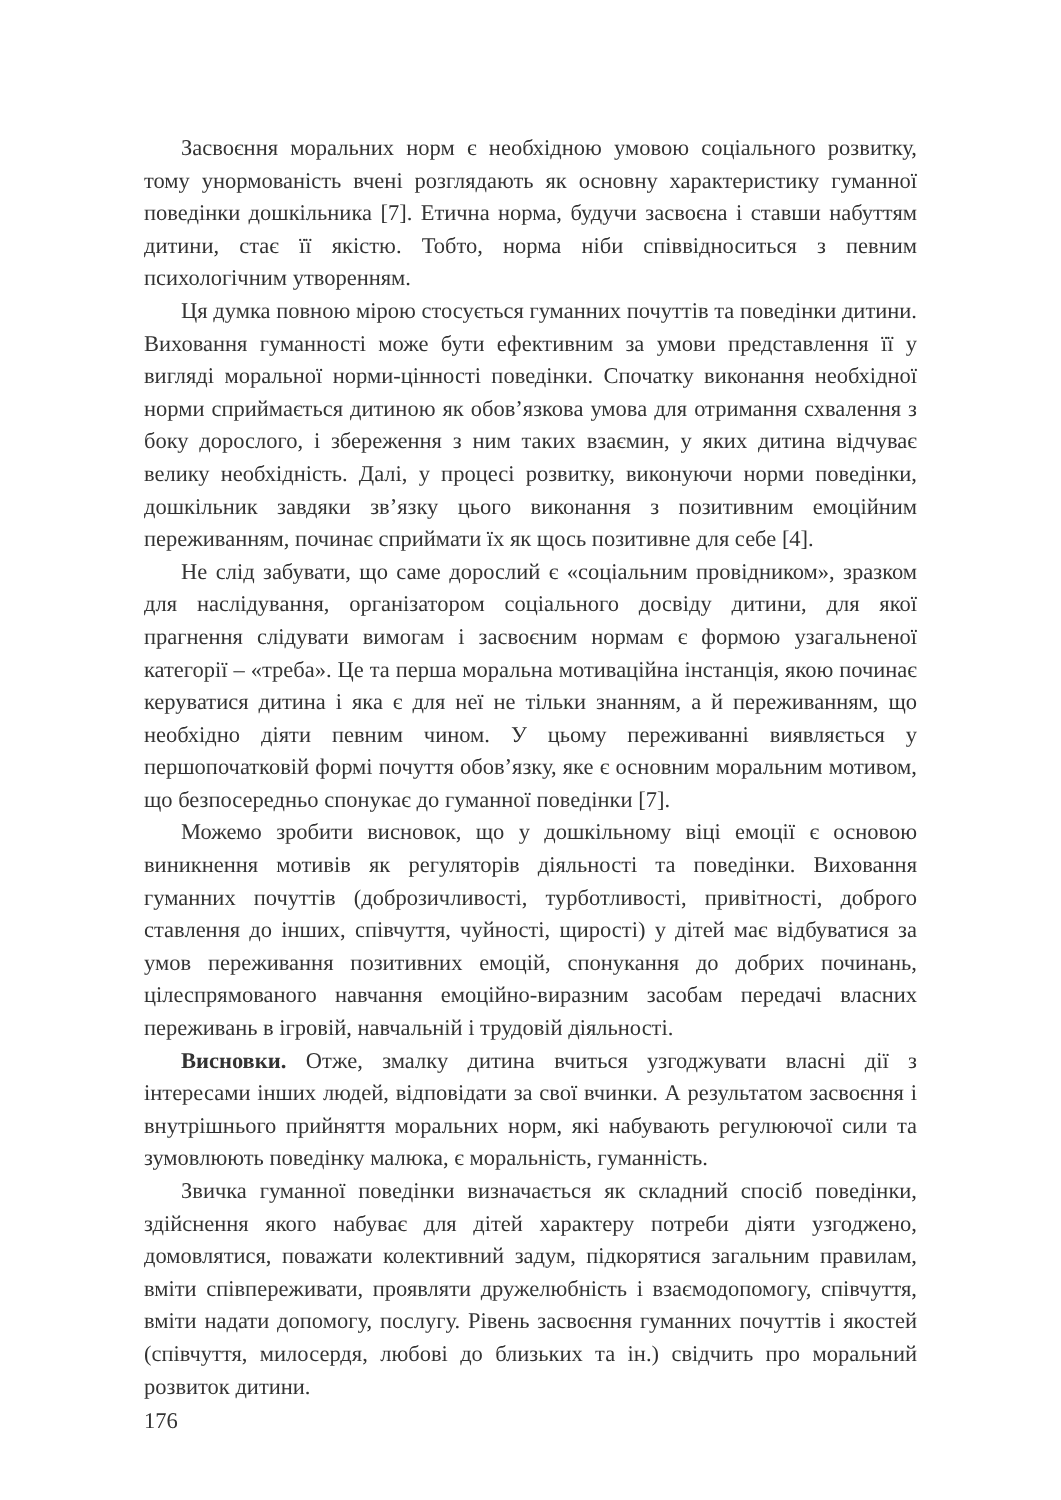Засвоєння моральних норм є необхідною умовою соціального розвитку, тому унормованість вчені розглядають як основну характеристику гуманної поведінки дошкільника [7]. Етична норма, будучи засвоєна і ставши набуттям дитини, стає її якістю. Тобто, норма ніби співвідноситься з певним психологічним утворенням.
Ця думка повною мірою стосується гуманних почуттів та поведінки дитини. Виховання гуманності може бути ефективним за умови представлення її у вигляді моральної норми-цінності поведінки. Спочатку виконання необхідної норми сприймається дитиною як обов’язкова умова для отримання схвалення з боку дорослого, і збереження з ним таких взаємин, у яких дитина відчуває велику необхідність. Далі, у процесі розвитку, виконуючи норми поведінки, дошкільник завдяки зв’язку цього виконання з позитивним емоційним переживанням, починає сприймати їх як щось позитивне для себе [4].
Не слід забувати, що саме дорослий є «соціальним провідником», зразком для наслідування, організатором соціального досвіду дитини, для якої прагнення слідувати вимогам і засвоєним нормам є формою узагальненої категорії – «треба». Це та перша моральна мотиваційна інстанція, якою починає керуватися дитина і яка є для неї не тільки знанням, а й переживанням, що необхідно діяти певним чином. У цьому переживанні виявляється у першопочатковій формі почуття обов’язку, яке є основним моральним мотивом, що безпосередньо спонукає до гуманної поведінки [7].
Можемо зробити висновок, що у дошкільному віці емоції є основою виникнення мотивів як регуляторів діяльності та поведінки. Виховання гуманних почуттів (доброзичливості, турботливості, привітності, доброго ставлення до інших, співчуття, чуйності, щирості) у дітей має відбуватися за умов переживання позитивних емоцій, спонукання до добрих починань, цілеспрямованого навчання емоційно-виразним засобам передачі власних переживань в ігровій, навчальній і трудовій діяльності.
Висновки. Отже, змалку дитина вчиться узгоджувати власні дії з інтересами інших людей, відповідати за свої вчинки. А результатом засвоєння і внутрішнього прийняття моральних норм, які набувають регулюючої сили та зумовлюють поведінку малюка, є моральність, гуманність.
Звичка гуманної поведінки визначається як складний спосіб поведінки, здійснення якого набуває для дітей характеру потреби діяти узгоджено, домовлятися, поважати колективний задум, підкорятися загальним правилам, вміти співпереживати, проявляти дружелюбність і взаємодопомогу, співчуття, вміти надати допомогу, послугу. Рівень засвоєння гуманних почуттів і якостей (співчуття, милосердя, любові до близьких та ін.) свідчить про моральний розвиток дитини.
176